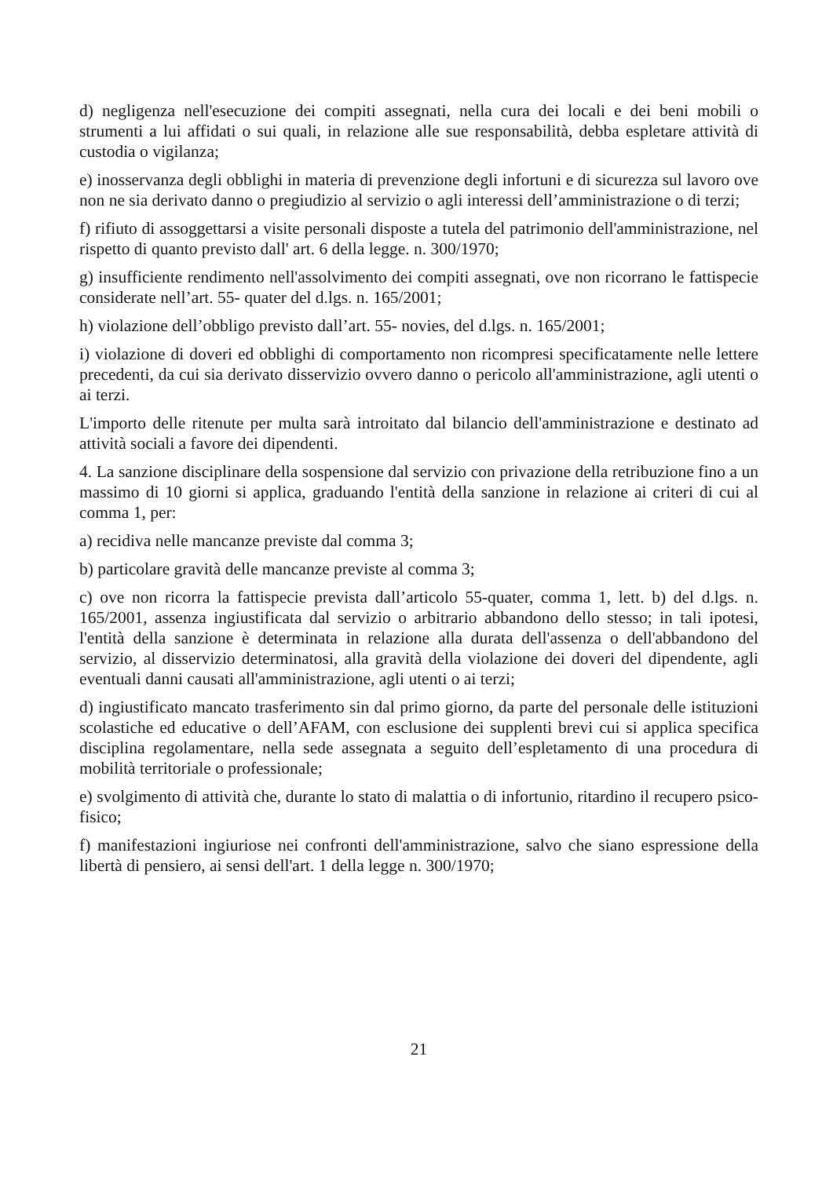d) negligenza nell'esecuzione dei compiti assegnati, nella cura dei locali e dei beni mobili o strumenti a lui affidati o sui quali, in relazione alle sue responsabilità, debba espletare attività di custodia o vigilanza;
e) inosservanza degli obblighi in materia di prevenzione degli infortuni e di sicurezza sul lavoro ove non ne sia derivato danno o pregiudizio al servizio o agli interessi dell’amministrazione o di terzi;
f) rifiuto di assoggettarsi a visite personali disposte a tutela del patrimonio dell'amministrazione, nel rispetto di quanto previsto dall' art. 6 della legge. n. 300/1970;
g) insufficiente rendimento nell'assolvimento dei compiti assegnati, ove non ricorrano le fattispecie considerate nell’art. 55- quater del d.lgs. n. 165/2001;
h) violazione dell’obbligo previsto dall’art. 55- novies, del d.lgs. n. 165/2001;
i) violazione di doveri ed obblighi di comportamento non ricompresi specificatamente nelle lettere precedenti, da cui sia derivato disservizio ovvero danno o pericolo all'amministrazione, agli utenti o ai terzi.
L'importo delle ritenute per multa sarà introitato dal bilancio dell'amministrazione e destinato ad attività sociali a favore dei dipendenti.
4. La sanzione disciplinare della sospensione dal servizio con privazione della retribuzione fino a un massimo di 10 giorni si applica, graduando l'entità della sanzione in relazione ai criteri di cui al comma 1, per:
a) recidiva nelle mancanze previste dal comma 3;
b) particolare gravità delle mancanze previste al comma 3;
c) ove non ricorra la fattispecie prevista dall’articolo 55-quater, comma 1, lett. b) del d.lgs. n. 165/2001, assenza ingiustificata dal servizio o arbitrario abbandono dello stesso; in tali ipotesi, l'entità della sanzione è determinata in relazione alla durata dell'assenza o dell'abbandono del servizio, al disservizio determinatosi, alla gravità della violazione dei doveri del dipendente, agli eventuali danni causati all'amministrazione, agli utenti o ai terzi;
d) ingiustificato mancato trasferimento sin dal primo giorno, da parte del personale delle istituzioni scolastiche ed educative o dell’AFAM, con esclusione dei supplenti brevi cui si applica specifica disciplina regolamentare, nella sede assegnata a seguito dell’espletamento di una procedura di mobilità territoriale o professionale;
e) svolgimento di attività che, durante lo stato di malattia o di infortunio, ritardino il recupero psico-fisico;
f) manifestazioni ingiuriose nei confronti dell'amministrazione, salvo che siano espressione della libertà di pensiero, ai sensi dell'art. 1 della legge n. 300/1970;
21